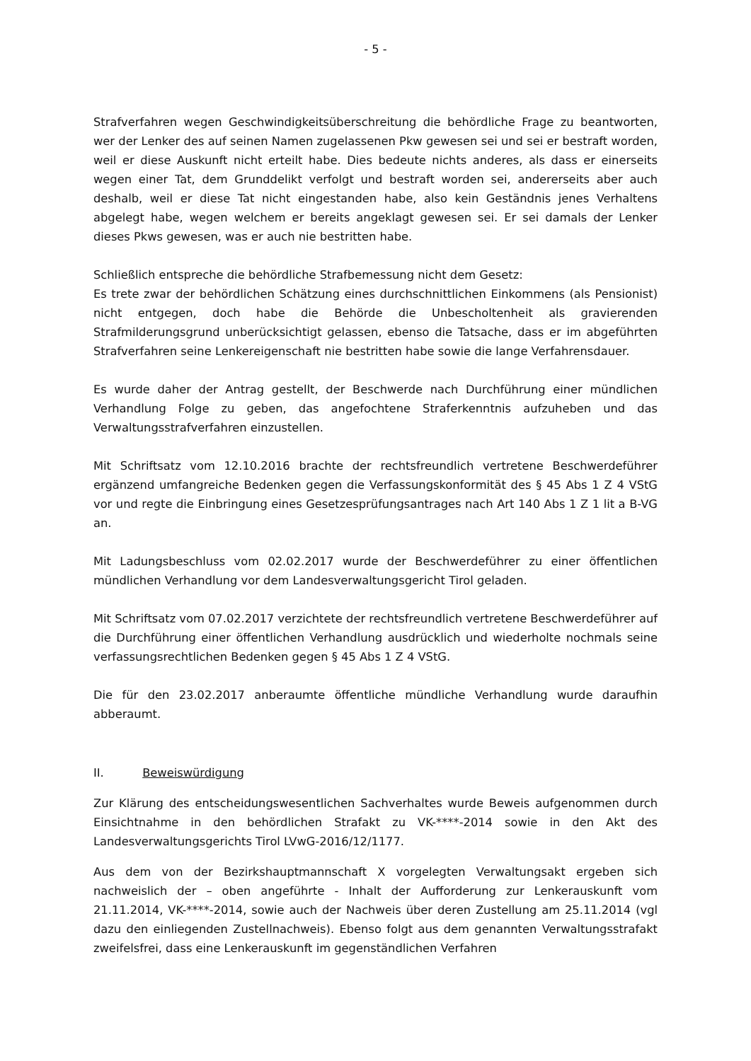- 5 -
Strafverfahren wegen Geschwindigkeitsüberschreitung die behördliche Frage zu beantworten, wer der Lenker des auf seinen Namen zugelassenen Pkw gewesen sei und sei er bestraft worden, weil er diese Auskunft nicht erteilt habe. Dies bedeute nichts anderes, als dass er einerseits wegen einer Tat, dem Grunddelikt verfolgt und bestraft worden sei, andererseits aber auch deshalb, weil er diese Tat nicht eingestanden habe, also kein Geständnis jenes Verhaltens abgelegt habe, wegen welchem er bereits angeklagt gewesen sei. Er sei damals der Lenker dieses Pkws gewesen, was er auch nie bestritten habe.
Schließlich entspreche die behördliche Strafbemessung nicht dem Gesetz:
Es trete zwar der behördlichen Schätzung eines durchschnittlichen Einkommens (als Pensionist) nicht entgegen, doch habe die Behörde die Unbescholtenheit als gravierenden Strafmilderungsgrund unberücksichtigt gelassen, ebenso die Tatsache, dass er im abgeführten Strafverfahren seine Lenkereigenschaft nie bestritten habe sowie die lange Verfahrensdauer.
Es wurde daher der Antrag gestellt, der Beschwerde nach Durchführung einer mündlichen Verhandlung Folge zu geben, das angefochtene Straferkenntnis aufzuheben und das Verwaltungsstrafverfahren einzustellen.
Mit Schriftsatz vom 12.10.2016 brachte der rechtsfreundlich vertretene Beschwerdeführer ergänzend umfangreiche Bedenken gegen die Verfassungskonformität des § 45 Abs 1 Z 4 VStG vor und regte die Einbringung eines Gesetzesprüfungsantrages nach Art 140 Abs 1 Z 1 lit a B-VG an.
Mit Ladungsbeschluss vom 02.02.2017 wurde der Beschwerdeführer zu einer öffentlichen mündlichen Verhandlung vor dem Landesverwaltungsgericht Tirol geladen.
Mit Schriftsatz vom 07.02.2017 verzichtete der rechtsfreundlich vertretene Beschwerdeführer auf die Durchführung einer öffentlichen Verhandlung ausdrücklich und wiederholte nochmals seine verfassungsrechtlichen Bedenken gegen § 45 Abs 1 Z 4 VStG.
Die für den 23.02.2017 anberaumte öffentliche mündliche Verhandlung wurde daraufhin abberaumt.
II. Beweiswürdigung
Zur Klärung des entscheidungswesentlichen Sachverhaltes wurde Beweis aufgenommen durch Einsichtnahme in den behördlichen Strafakt zu VK-****-2014 sowie in den Akt des Landesverwaltungsgerichts Tirol LVwG-2016/12/1177.
Aus dem von der Bezirkshauptmannschaft X vorgelegten Verwaltungsakt ergeben sich nachweislich der – oben angeführte - Inhalt der Aufforderung zur Lenkerauskunft vom 21.11.2014, VK-****-2014, sowie auch der Nachweis über deren Zustellung am 25.11.2014 (vgl dazu den einliegenden Zustellnachweis). Ebenso folgt aus dem genannten Verwaltungsstrafakt zweifelsfrei, dass eine Lenkerauskunft im gegenständlichen Verfahren